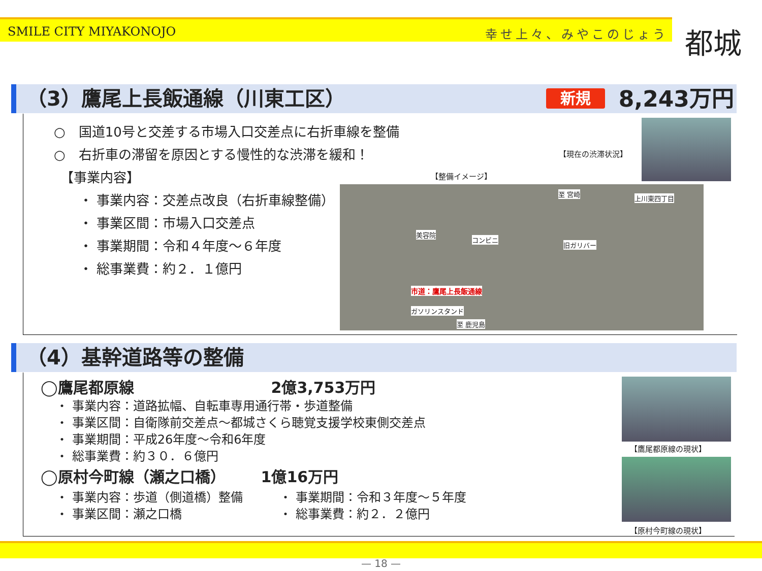SMILE CITY MIYAKONOJO 幸せ上々、みやこのじょう
都城
（3）鷹尾上長飯通線（川東工区） 新規 8,243万円
○　国道10号と交差する市場入口交差点に右折車線を整備
○　右折車の滞留を原因とする慢性的な渋滞を緩和！
　【事業内容】
・ 事業内容：交差点改良（右折車線整備）
・ 事業区間：市場入口交差点
・ 事業期間：令和４年度～６年度
・ 総事業費：約２．１億円
【現在の渋滞状況】
【整備イメージ】
市道：鷹尾上長飯通線
美容院
コンビニ
旧ガリバー
上川東四丁目
至 宮崎
ガソリンスタンド
至 鹿児島
（4）基幹道路等の整備
◯鷹尾都原線 2億3,753万円
・ 事業内容：道路拡幅、自転車専用通行帯・歩道整備
・ 事業区間：自衛隊前交差点～都城さくら聴覚支援学校東側交差点
・ 事業期間：平成26年度～令和6年度
・ 総事業費：約３０．６億円
◯原村今町線（瀬之口橋） 1億16万円
・ 事業内容：歩道（側道橋）整備
・ 事業区間：瀬之口橋
・ 事業期間：令和３年度～５年度
・ 総事業費：約２．２億円
【鷹尾都原線の現状】
【原村今町線の現状】
— 18 —